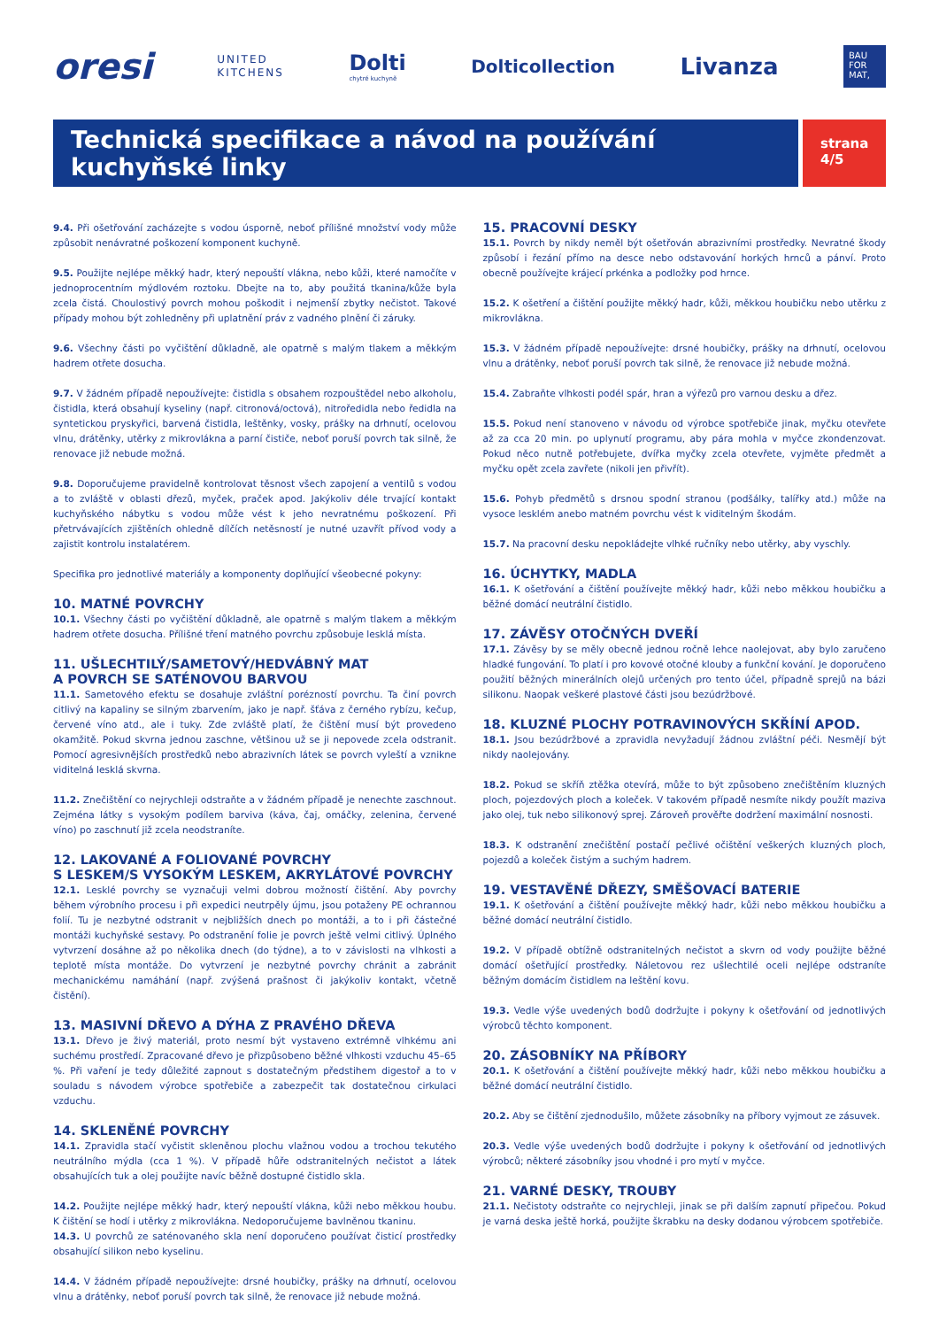oresi
UNITED
KITCHENS
Dolti
chytré kuchyně
Dolticollection
Livanza
BAU FOR MAT,
Technická specifikace a návod na používání kuchyňské linky
strana
4/5
9.4. Při ošetřování zacházejte s vodou úsporně, neboť přílišné množství vody může způsobit nenávratné poškození komponent kuchyně.
9.5. Použijte nejlépe měkký hadr, který nepouští vlákna, nebo kůži, které namočíte v jednoprocentním mýdlovém roztoku. Dbejte na to, aby použitá tkanina/kůže byla zcela čistá. Choulostivý povrch mohou poškodit i nejmenší zbytky nečistot. Takové případy mohou být zohledněny při uplatnění práv z vadného plnění či záruky.
9.6. Všechny části po vyčištění důkladně, ale opatrně s malým tlakem a měkkým hadrem otřete dosucha.
9.7. V žádném případě nepoužívejte: čistidla s obsahem rozpouštědel nebo alkoholu, čistidla, která obsahují kyseliny (např. citronová/octová), nitroředidla nebo ředidla na syntetickou pryskyřici, barvená čistidla, leštěnky, vosky, prášky na drhnutí, ocelovou vlnu, drátěnky, utěrky z mikrovlákna a parní čističe, neboť poruší povrch tak silně, že renovace již nebude možná.
9.8. Doporučujeme pravidelně kontrolovat těsnost všech zapojení a ventilů s vodou a to zvláště v oblasti dřezů, myček, praček apod. Jakýkoliv déle trvající kontakt kuchyňského nábytku s vodou může vést k jeho nevratnému poškození. Při přetrvávajících zjištěních ohledně dílčích netěsností je nutné uzavřít přívod vody a zajistit kontrolu instalatérem.
Specifika pro jednotlivé materiály a komponenty doplňující všeobecné pokyny:
10. MATNÉ POVRCHY
10.1. Všechny části po vyčištění důkladně, ale opatrně s malým tlakem a měkkým hadrem otřete dosucha. Přílišné tření matného povrchu způsobuje lesklá místa.
11. UŠLECHTILÝ/SAMETOVÝ/HEDVÁBNÝ MAT
A POVRCH SE SATÉNOVOU BARVOU
11.1. Sametového efektu se dosahuje zvláštní porézností povrchu. Ta činí povrch citlivý na kapaliny se silným zbarvením, jako je např. šťáva z černého rybízu, kečup, červené víno atd., ale i tuky. Zde zvláště platí, že čištění musí být provedeno okamžitě. Pokud skvrna jednou zaschne, většinou už se ji nepovede zcela odstranit. Pomocí agresivnějších prostředků nebo abrazivních látek se povrch vyleští a vznikne viditelná lesklá skvrna.
11.2. Znečištění co nejrychleji odstraňte a v žádném případě je nenechte zaschnout. Zejména látky s vysokým podílem barviva (káva, čaj, omáčky, zelenina, červené víno) po zaschnutí již zcela neodstraníte.
12. LAKOVANÉ A FOLIOVANÉ POVRCHY
S LESKEM/S VYSOKÝM LESKEM, AKRYLÁTOVÉ POVRCHY
12.1. Lesklé povrchy se vyznačuji velmi dobrou možností čištění. Aby povrchy během výrobního procesu i při expedici neutrpěly újmu, jsou potaženy PE ochrannou folií. Tu je nezbytné odstranit v nejbližších dnech po montáži, a to i při částečné montáži kuchyňské sestavy. Po odstranění folie je povrch ještě velmi citlivý. Úplného vytvrzení dosáhne až po několika dnech (do týdne), a to v závislosti na vlhkosti a teplotě místa montáže. Do vytvrzení je nezbytné povrchy chránit a zabránit mechanickému namáhání (např. zvýšená prašnost či jakýkoliv kontakt, včetně čistění).
13. MASIVNÍ DŘEVO A DÝHA Z PRAVÉHO DŘEVA
13.1. Dřevo je živý materiál, proto nesmí být vystaveno extrémně vlhkému ani suchému prostředí. Zpracované dřevo je přizpůsobeno běžné vlhkosti vzduchu 45–65 %. Při vaření je tedy důležité zapnout s dostatečným předstihem digestoř a to v souladu s návodem výrobce spotřebiče a zabezpečit tak dostatečnou cirkulaci vzduchu.
14. SKLENĚNÉ POVRCHY
14.1. Zpravidla stačí vyčistit skleněnou plochu vlažnou vodou a trochou tekutého neutrálního mýdla (cca 1 %). V případě hůře odstranitelných nečistot a látek obsahujících tuk a olej použijte navíc běžně dostupné čistidlo skla.
14.2. Použijte nejlépe měkký hadr, který nepouští vlákna, kůži nebo měkkou houbu. K čištění se hodí i utěrky z mikrovlákna. Nedoporučujeme bavlněnou tkaninu.
14.3. U povrchů ze saténovaného skla není doporučeno používat čisticí prostředky obsahující silikon nebo kyselinu.
14.4. V žádném případě nepoužívejte: drsné houbičky, prášky na drhnutí, ocelovou vlnu a drátěnky, neboť poruší povrch tak silně, že renovace již nebude možná.
15. PRACOVNÍ DESKY
15.1. Povrch by nikdy neměl být ošetřován abrazivními prostředky. Nevratné škody způsobí i řezání přímo na desce nebo odstavování horkých hrnců a pánví. Proto obecně používejte krájecí prkénka a podložky pod hrnce.
15.2. K ošetření a čištění použijte měkký hadr, kůži, měkkou houbičku nebo utěrku z mikrovlákna.
15.3. V žádném případě nepoužívejte: drsné houbičky, prášky na drhnutí, ocelovou vlnu a drátěnky, neboť poruší povrch tak silně, že renovace již nebude možná.
15.4. Zabraňte vlhkosti podél spár, hran a výřezů pro varnou desku a dřez.
15.5. Pokud není stanoveno v návodu od výrobce spotřebiče jinak, myčku otevřete až za cca 20 min. po uplynutí programu, aby pára mohla v myčce zkondenzovat. Pokud něco nutně potřebujete, dvířka myčky zcela otevřete, vyjměte předmět a myčku opět zcela zavřete (nikoli jen přivřít).
15.6. Pohyb předmětů s drsnou spodní stranou (podšálky, talířky atd.) může na vysoce lesklém anebo matném povrchu vést k viditelným škodám.
15.7. Na pracovní desku nepokládejte vlhké ručníky nebo utěrky, aby vyschly.
16. ÚCHYTKY, MADLA
16.1. K ošetřování a čištění používejte měkký hadr, kůži nebo měkkou houbičku a běžné domácí neutrální čistidlo.
17. ZÁVĚSY OTOČNÝCH DVEŘÍ
17.1. Závěsy by se měly obecně jednou ročně lehce naolejovat, aby bylo zaručeno hladké fungování. To platí i pro kovové otočné klouby a funkční kování. Je doporučeno použití běžných minerálních olejů určených pro tento účel, případně sprejů na bázi silikonu. Naopak veškeré plastové části jsou bezúdržbové.
18. KLUZNÉ PLOCHY POTRAVINOVÝCH SKŘÍNÍ APOD.
18.1. Jsou bezúdržbové a zpravidla nevyžadují žádnou zvláštní péči. Nesmějí být nikdy naolejovány.
18.2. Pokud se skříň ztěžka otevírá, může to být způsobeno znečištěním kluzných ploch, pojezdových ploch a koleček. V takovém případě nesmíte nikdy použít maziva jako olej, tuk nebo silikonový sprej. Zároveň prověřte dodržení maximální nosnosti.
18.3. K odstranění znečištění postačí pečlivé očištění veškerých kluzných ploch, pojezdů a koleček čistým a suchým hadrem.
19. VESTAVĚNÉ DŘEZY, SMĚŠOVACÍ BATERIE
19.1. K ošetřování a čištění používejte měkký hadr, kůži nebo měkkou houbičku a běžné domácí neutrální čistidlo.
19.2. V případě obtížně odstranitelných nečistot a skvrn od vody použijte běžné domácí ošetřující prostředky. Náletovou rez ušlechtilé oceli nejlépe odstraníte běžným domácím čistidlem na leštění kovu.
19.3. Vedle výše uvedených bodů dodržujte i pokyny k ošetřování od jednotlivých výrobců těchto komponent.
20. ZÁSOBNÍKY NA PŘÍBORY
20.1. K ošetřování a čištění používejte měkký hadr, kůži nebo měkkou houbičku a běžné domácí neutrální čistidlo.
20.2. Aby se čištění zjednodušilo, můžete zásobníky na příbory vyjmout ze zásuvek.
20.3. Vedle výše uvedených bodů dodržujte i pokyny k ošetřování od jednotlivých výrobců; některé zásobníky jsou vhodné i pro mytí v myčce.
21. VARNÉ DESKY, TROUBY
21.1. Nečistoty odstraňte co nejrychleji, jinak se při dalším zapnutí připečou. Pokud je varná deska ještě horká, použijte škrabku na desky dodanou výrobcem spotřebiče.